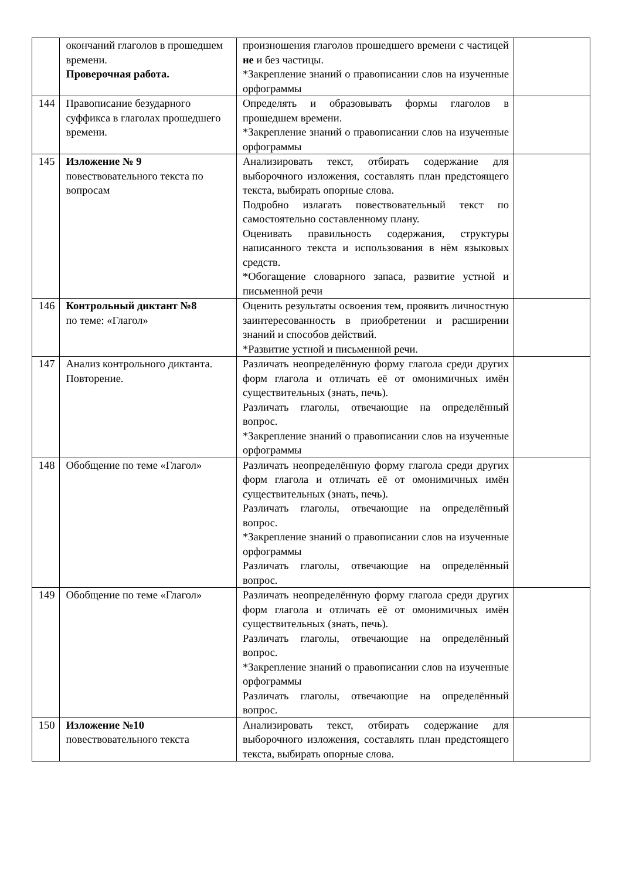| | окончаний глаголов в прошедшем времени. Проверочная работа. | произношения глаголов прошедшего времени с частицей не и без частицы. *Закрепление знаний о правописании слов на изученные орфограммы | |
| 144 | Правописание безударного суффикса в глаголах прошедшего времени. | Определять и образовывать формы глаголов в прошедшем времени. *Закрепление знаний о правописании слов на изученные орфограммы | |
| 145 | Изложение № 9 повествовательного текста по вопросам | Анализировать текст, отбирать содержание для выборочного изложения, составлять план предстоящего текста, выбирать опорные слова. Подробно излагать повествовательный текст по самостоятельно составленному плану. Оценивать правильность содержания, структуры написанного текста и использования в нём языковых средств. *Обогащение словарного запаса, развитие устной и письменной речи | |
| 146 | Контрольный диктант №8 по теме: «Глагол» | Оценить результаты освоения тем, проявить личностную заинтересованность в приобретении и расширении знаний и способов действий. *Развитие устной и письменной речи. | |
| 147 | Анализ контрольного диктанта. Повторение. | Различать неопределённую форму глагола среди других форм глагола и отличать её от омонимичных имён существительных (знать, печь). Различать глаголы, отвечающие на определённый вопрос. *Закрепление знаний о правописании слов на изученные орфограммы | |
| 148 | Обобщение по теме «Глагол» | Различать неопределённую форму глагола среди других форм глагола и отличать её от омонимичных имён существительных (знать, печь). Различать глаголы, отвечающие на определённый вопрос. *Закрепление знаний о правописании слов на изученные орфограммы Различать глаголы, отвечающие на определённый вопрос. | |
| 149 | Обобщение по теме «Глагол» | Различать неопределённую форму глагола среди других форм глагола и отличать её от омонимичных имён существительных (знать, печь). Различать глаголы, отвечающие на определённый вопрос. *Закрепление знаний о правописании слов на изученные орфограммы Различать глаголы, отвечающие на определённый вопрос. | |
| 150 | Изложение №10 повествовательного текста | Анализировать текст, отбирать содержание для выборочного изложения, составлять план предстоящего текста, выбирать опорные слова. | |